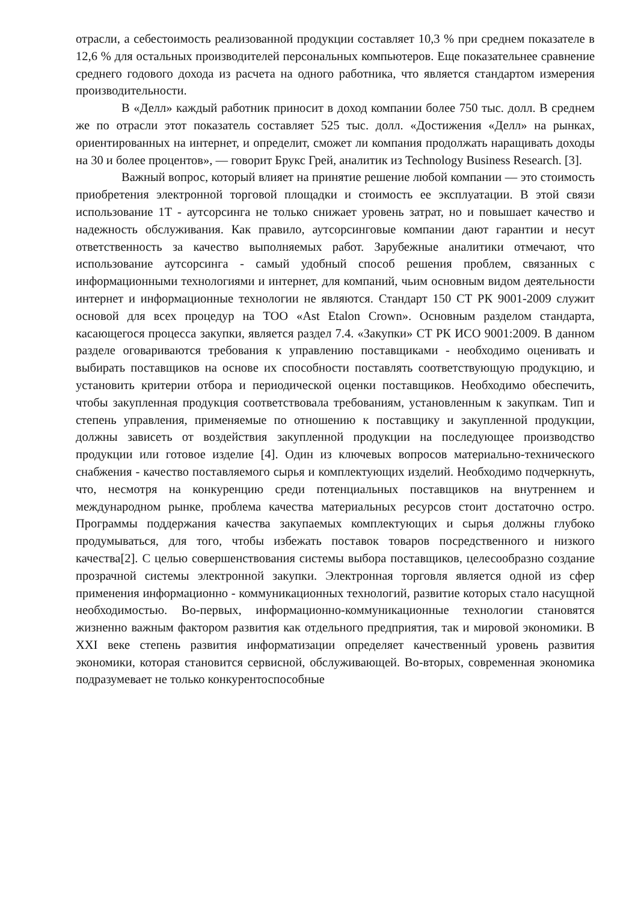отрасли, а себестоимость реализованной продукции составляет 10,3 % при среднем показателе в 12,6 % для остальных производителей персональных компьютеров. Еще показательнее сравнение среднего годового дохода из расчета на одного работника, что является стандартом измерения производительности.
В «Делл» каждый работник приносит в доход компании более 750 тыс. долл. В среднем же по отрасли этот показатель составляет 525 тыс. долл. «Достижения «Делл» на рынках, ориентированных на интернет, и определит, сможет ли компания продолжать наращивать доходы на 30 и более процентов», — говорит Брукс Грей, аналитик из Technology Business Research. [3].
Важный вопрос, который влияет на принятие решение любой компании — это стоимость приобретения электронной торговой площадки и стоимость ее эксплуатации. В этой связи использование 1Т - аутсорсинга не только снижает уровень затрат, но и повышает качество и надежность обслуживания. Как правило, аутсорсинговые компании дают гарантии и несут ответственность за качество выполняемых работ. Зарубежные аналитики отмечают, что использование аутсорсинга - самый удобный способ решения проблем, связанных с информационными технологиями и интернет, для компаний, чьим основным видом деятельности интернет и информационные технологии не являются. Стандарт 150 СТ РК 9001-2009 служит основой для всех процедур на ТОО «Ast Etalon Crown». Основным разделом стандарта, касающегося процесса закупки, является раздел 7.4. «Закупки» СТ РК ИСО 9001:2009. В данном разделе оговариваются требования к управлению поставщиками - необходимо оценивать и выбирать поставщиков на основе их способности поставлять соответствующую продукцию, и установить критерии отбора и периодической оценки поставщиков. Необходимо обеспечить, чтобы закупленная продукция соответствовала требованиям, установленным к закупкам. Тип и степень управления, применяемые по отношению к поставщику и закупленной продукции, должны зависеть от воздействия закупленной продукции на последующее производство продукции или готовое изделие [4]. Один из ключевых вопросов материально-технического снабжения - качество поставляемого сырья и комплектующих изделий. Необходимо подчеркнуть, что, несмотря на конкуренцию среди потенциальных поставщиков на внутреннем и международном рынке, проблема качества материальных ресурсов стоит достаточно остро. Программы поддержания качества закупаемых комплектующих и сырья должны глубоко продумываться, для того, чтобы избежать поставок товаров посредственного и низкого качества[2]. С целью совершенствования системы выбора поставщиков, целесообразно создание прозрачной системы электронной закупки. Электронная торговля является одной из сфер применения информационно - коммуникационных технологий, развитие которых стало насущной необходимостью. Во-первых, информационно-коммуникационные технологии становятся жизненно важным фактором развития как отдельного предприятия, так и мировой экономики. В XXI веке степень развития информатизации определяет качественный уровень развития экономики, которая становится сервисной, обслуживающей. Во-вторых, современная экономика подразумевает не только конкурентоспособные